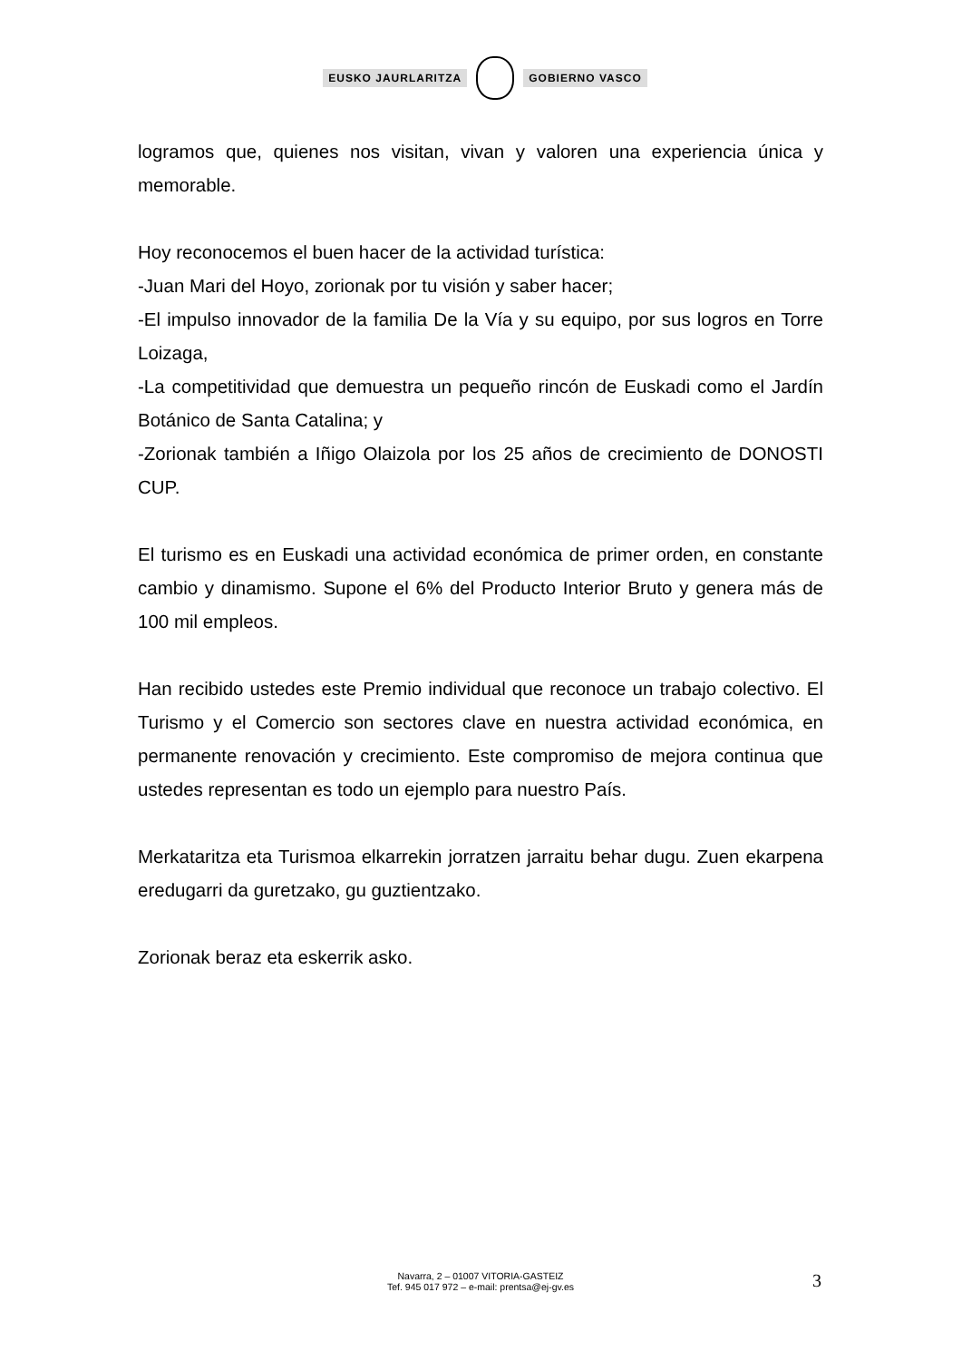EUSKO JAURLARITZA GOBIERNO VASCO
logramos que, quienes nos visitan, vivan y valoren una experiencia única y memorable.
Hoy reconocemos el buen hacer de la actividad turística:
-Juan Mari del Hoyo, zorionak por tu visión y saber hacer;
-El impulso innovador de la familia De la Vía y su equipo, por sus logros en Torre Loizaga,
-La competitividad que demuestra un pequeño rincón de Euskadi como el Jardín Botánico de Santa Catalina; y
-Zorionak también a Iñigo Olaizola por los 25 años de crecimiento de DONOSTI CUP.
El turismo es en Euskadi una actividad económica de primer orden, en constante cambio y dinamismo. Supone el 6% del Producto Interior Bruto y genera más de 100 mil empleos.
Han recibido ustedes este Premio individual que reconoce un trabajo colectivo. El Turismo y el Comercio son sectores clave en nuestra actividad económica, en permanente renovación y crecimiento. Este compromiso de mejora continua que ustedes representan es todo un ejemplo para nuestro País.
Merkataritza eta Turismoa elkarrekin jorratzen jarraitu behar dugu. Zuen ekarpena eredugarri da guretzako, gu guztientzako.
Zorionak beraz eta eskerrik asko.
Navarra, 2 – 01007 VITORIA-GASTEIZ
Tef. 945 017 972 – e-mail: prentsa@ej-gv.es
3